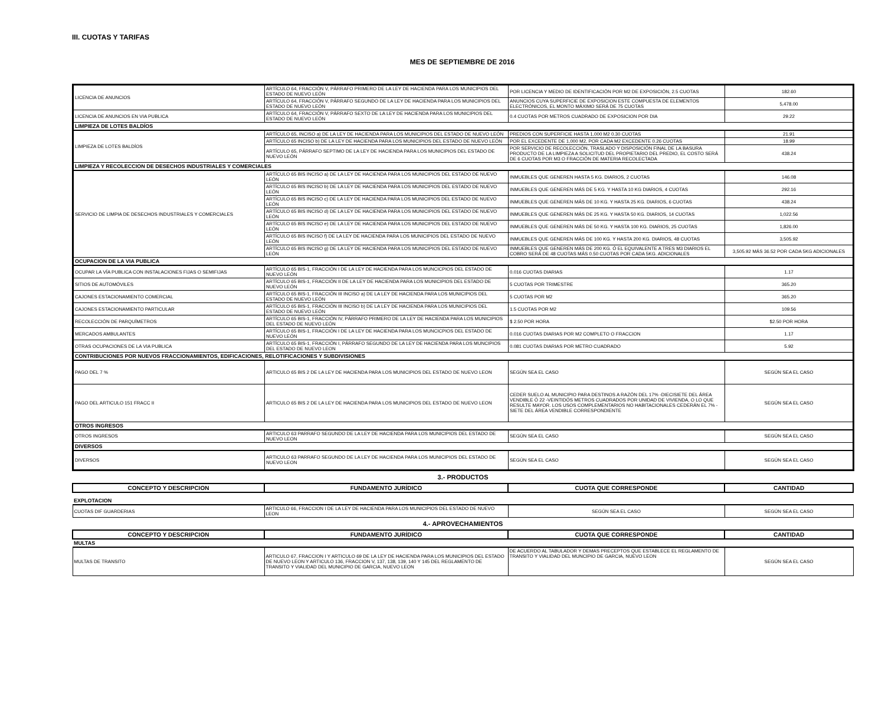III. CUOTAS Y TARIFAS
MES DE SEPTIEMBRE DE 2016
| LICENCIA DE ANUNCIOS | ARTÍCULO 64, FRACCIÓN V, PÁRRAFO PRIMERO DE LA LEY DE HACIENDA PARA LOS MUNICIPIOS DEL ESTADO DE NUEVO LEÓN | POR LICENCIA Y MEDIO DE IDENTIFICACIÓN POR M2 DE EXPOSICIÓN, 2.5 CUOTAS | 182.60 |
| | ARTÍCULO 64, FRACCIÓN V, PÁRRAFO SEGUNDO DE LA LEY DE HACIENDA PARA LOS MUNICIPIOS DEL ESTADO DE NUEVO LEÓN | ANUNCIOS CUYA SUPERFICIE DE EXPOSICION ESTE COMPUESTA DE ELEMENTOS ELECTRÓNICOS, EL MONTO MÁXIMO SERÁ DE 75 CUOTAS | 5,478.00 |
| LICENCIA DE ANUNCIOS EN VIA PUBLICA | ARTÍCULO 64, FRACCIÓN V, PÁRRAFO SEXTO DE LA LEY DE HACIENDA PARA LOS MUNICIPIOS DEL ESTADO DE NUEVO LEÓN | 0.4 CUOTAS POR METROS CUADRADO DE EXPOSICION POR DIA | 29.22 |
| LIMPIEZA DE LOTES BALDÍOS | | | |
| LIMPIEZA DE LOTES BALDÍOS | ARTÍCULO 65, INCISO a) DE LA LEY DE HACIENDA PARA LOS MUNICIPIOS DEL ESTADO DE NUEVO LEÓN | PREDIOS CON SUPERFICIE HASTA 1,000 M2 0.30 CUOTAS | 21.91 |
| | ARTÍCULO 65 INCISO b) DE LA LEY DE HACIENDA PARA LOS MUNICIPIOS DEL ESTADO DE NUEVO LEÓN | POR EL EXCEDENTE DE 1,000 M2, POR CADA M2 EXCEDENTE 0.26 CUOTAS | 18.99 |
| | ARTÍCULO 65, PÁRRAFO SEPTIMO DE LA LEY DE HACIENDA PARA LOS MUNICIPIOS DEL ESTADO DE NUEVO LEÓN | POR SERVICIO DE RECOLECCIÓN, TRASLADO Y DISPOSICIÓN FINAL DE LA BASURA PRODUCTO DE LA LIMPIEZA A SOLICITUD DEL PROPIETARIO DEL PREDIO, EL COSTO SERÁ DE 6 CUOTAS POR M3 O FRACCIÓN DE MATERIA RECOLECTADA | 438.24 |
| LIMPIEZA Y RECOLECCION DE DESECHOS INDUSTRIALES Y COMERCIALES | | | |
| SERVICIO DE LIMPIA DE DESECHOS INDUSTRIALES Y COMERCIALES | ARTÍCULO 65 BIS INCISO a) DE LA LEY DE HACIENDA PARA LOS MUNICIPIOS DEL ESTADO DE NUEVO LEÓN | INMUEBLES QUE GENEREN HASTA 5 KG. DIARIOS, 2 CUOTAS | 146.08 |
| | ARTÍCULO 65 BIS INCISO b) DE LA LEY DE HACIENDA PARA LOS MUNICIPIOS DEL ESTADO DE NUEVO LEÓN | INMUEBLES QUE GENEREN MÁS DE 5 KG. Y HASTA 10 KG DIARIOS, 4 CUOTAS | 292.16 |
| | ARTÍCULO 65 BIS INCISO c) DE LA LEY DE HACIENDA PARA LOS MUNICIPIOS DEL ESTADO DE NUEVO LEÓN | INMUEBLES QUE GENEREN MÁS DE 10 KG. Y HASTA 25 KG. DIARIOS, 6 CUOTAS | 438.24 |
| | ARTÍCULO 65 BIS INCISO d) DE LA LEY DE HACIENDA PARA LOS MUNICIPIOS DEL ESTADO DE NUEVO LEÓN | INMUEBLES QUE GENEREN MÁS DE 25 KG. Y HASTA 50 KG. DIARIOS, 14 CUOTAS | 1,022.56 |
| | ARTÍCULO 65 BIS INCISO e) DE LA LEY DE HACIENDA PARA LOS MUNICIPIOS DEL ESTADO DE NUEVO LEÓN | INMUEBLES QUE GENEREN MÁS DE 50 KG. Y HASTA 100 KG. DIARIOS, 25 CUOTAS | 1,826.00 |
| | ARTÍCULO 65 BIS INCISO f) DE LA LEY DE HACIENDA PARA LOS MUNICIPIOS DEL ESTADO DE NUEVO LEÓN | INMUEBLES QUE GENEREN MÁS DE 100 KG. Y HASTA 200 KG. DIARIOS, 48 CUOTAS | 3,505.92 |
| | ARTÍCULO 65 BIS INCISO g) DE LA LEY DE HACIENDA PARA LOS MUNICIPIOS DEL ESTADO DE NUEVO LEÓN | INMUEBLES QUE GENEREN MÁS DE 200 KG. Ó EL EQUIVALENTE A TRES M3 DIARIOS EL COBRO SERÁ DE 48 CUOTAS MÁS 0.50 CUOTAS POR CADA 5KG. ADICIONALES | 3,505.92 MÁS 36.52 POR CADA 5KG ADICIONALES |
| OCUPACION DE LA VIA PUBLICA | | | |
| OCUPAR LA VÍA PUBLICA CON INSTALACIONES FIJAS O SEMIFIJAS | ARTÍCULO 65 BIS-1, FRACCIÓN I DE LA LEY DE HACIENDA PARA LOS MUNCICPIOS DEL ESTADO DE NUEVO LEÓN | 0.016 CUOTAS DIARIAS | 1.17 |
| SITIOS DE AUTOMÓVILES | ARTÍCULO 65 BIS-1, FRACCIÓN II DE LA LEY DE HACIENDA PARA LOS MUNICIPIOS DEL ESTADO DE NUEVO LEÓN | 5 CUOTAS POR TRIMESTRE | 365.20 |
| CAJONES ESTACIONAMIENTO COMERCIAL | ARTÍCULO 65 BIS-1, FRACCIÓN III INCISO a) DE LA LEY DE HACIENDA PARA LOS MUNICIPIOS DEL ESTADO DE NUEVO LEÓN | 5 CUOTAS POR M2 | 365.20 |
| CAJONES ESTACIONAMIENTO PARTICULAR | ARTÍCULO 65 BIS-1, FRACCIÓN III INCISO b) DE LA LEY DE HACIENDA PARA LOS MUNICIPIOS DEL ESTADO DE NUEVO LEÓN | 1.5 CUOTAS POR M2 | 109.56 |
| RECOLECCIÓN DE PARQUÍMETROS | ARTÍCULO 65 BIS-1, FRACCIÓN IV, PÁRRAFO PRIMERO DE LA LEY DE HACIENDA PARA LOS MUNICIPIOS DEL ESTADO DE NUEVO LEÓN | $ 2.50 POR HORA | $2.50 POR HORA |
| MERCADOS AMBULANTES | ARTÍCULO 65 BIS-1, FRACCIÓN I DE LA LEY DE HACIENDA PARA LOS MUNCICPIOS DEL ESTADO DE NUEVO LEÓN | 0.016 CUOTAS DIARIAS POR M2 COMPLETO O FRACCION | 1.17 |
| OTRAS OCUPACIONES DE LA VIA PUBLICA | ARTÍCULO 65 BIS-1, FRACCIÓN I, PÁRRAFO SEGUNDO DE LA LEY DE HACIENDA PARA LOS MUNCIPIOS DEL ESTADO DE NUEVO LEON | 0.081 CUOTAS DIARIAS POR METRO CUADRADO | 5.92 |
| CONTRIBUCIONES POR NUEVOS FRACCIONAMIENTOS, EDIFICACIONES, RELOTIFICACIONES Y SUBDIVISIONES | | | |
| PAGO DEL 7 % | ARTICULO 65 BIS 2 DE LA LEY DE HACIENDA PARA LOS MUNICIPIOS DEL ESTADO DE NUEVO LEON | SEGÚN SEA EL CASO | SEGÚN SEA EL CASO |
| PAGO DEL ARTICULO 151 FRACC II | ARTICULO 65 BIS 2 DE LA LEY DE HACIENDA PARA LOS MUNICIPIOS DEL ESTADO DE NUEVO LEON | CEDER SUELO AL MUNICIPIO PARA DESTINOS A RAZÓN DEL 17% -DIECISIETE DEL ÁREA VENDIBLE Ó 22 -VEINTIDÓS METROS CUADRADOS POR UNIDAD DE VIVIENDA, O LO QUE RESULTE MAYOR. LOS USOS COMPLEMENTARIOS NO HABITACIONALES CEDERÁN EL 7% -SIETE DEL ÁREA VENDIBLE CORRESPONDIENTE | SEGÚN SEA EL CASO |
| OTROS INGRESOS | | | |
| OTROS INGRESOS | ARTICULO 63 PARRAFO SEGUNDO DE LA LEY DE HACIENDA PARA LOS MUNICIPIOS DEL ESTADO DE NUEVO LEON | SEGÚN SEA EL CASO | SEGÚN SEA EL CASO |
| DIVERSOS | | | |
| DIVERSOS | ARTICULO 63 PARRAFO SEGUNDO DE LA LEY DE HACIENDA PARA LOS MUNICIPIOS DEL ESTADO DE NUEVO LEON | SEGÚN SEA EL CASO | SEGÚN SEA EL CASO |
| 3.- PRODUCTOS | | | |
| CONCEPTO Y DESCRIPCION | FUNDAMENTO JURÍDICO | CUOTA QUE CORRESPONDE | CANTIDAD |
| EXPLOTACION | | | |
| CUOTAS DIF GUARDERIAS | ARTICULO 66, FRACCION I DE LA LEY DE HACIENDA PARA LOS MUNICIPIOS DEL ESTADO DE NUEVO LEON | SEGÚN SEA EL CASO | SEGÚN SEA EL CASO |
| 4.- APROVECHAMIENTOS | | | |
| CONCEPTO Y DESCRIPCION | FUNDAMENTO JURÍDICO | CUOTA QUE CORRESPONDE | CANTIDAD |
| MULTAS | | | |
| MULTAS DE TRANSITO | ARTICULO 67, FRACCION I Y ARTICULO 69 DE LA LEY DE HACIENDA PARA LOS MUNICIPIOS DEL ESTADO DE NUEVO LEON Y ARTICULO 136, FRACCION V, 137, 138, 139, 140 Y 145 DEL REGLAMENTO DE TRANSITO Y VIALIDAD DEL MUNICIPIO DE GARCIA, NUEVO LEON | DE ACUERDO AL TABULADOR Y DEMAS PRECEPTOS QUE ESTABLECE EL REGLAMENTO DE TRANSITO Y VIALIDAD DEL MUNCIPIO DE GARCIA, NUEVO LEON | SEGÚN SEA EL CASO |